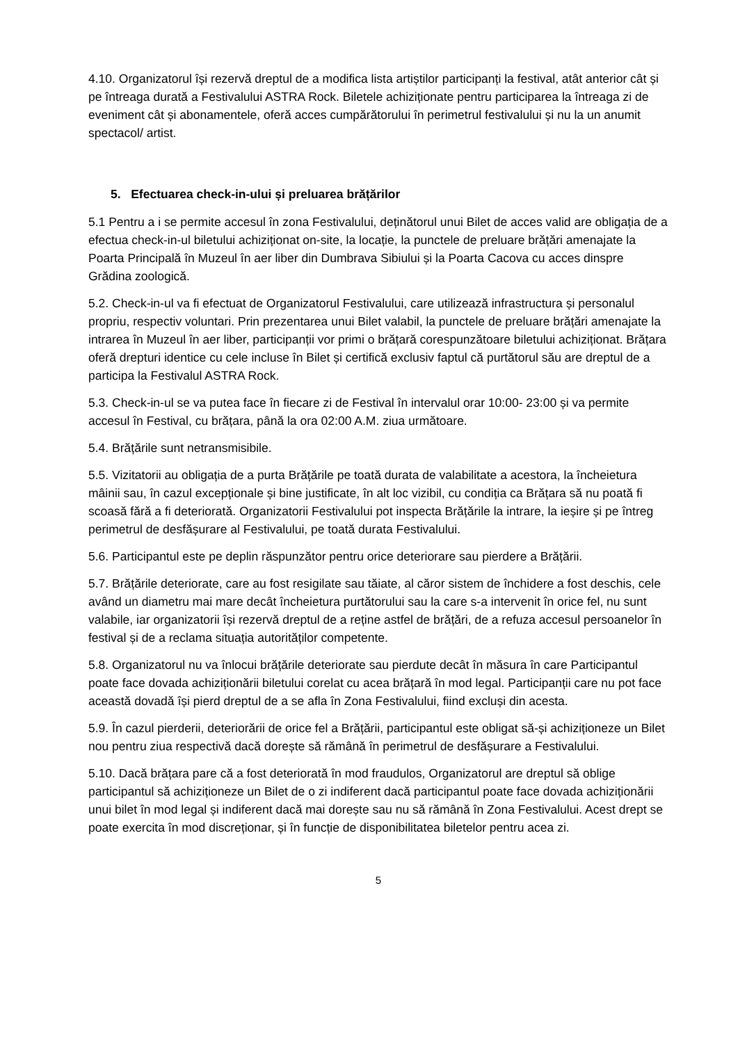4.10. Organizatorul își rezervă dreptul de a modifica lista artiștilor participanți la festival, atât anterior cât și pe întreaga durată a Festivalului ASTRA Rock. Biletele achiziționate pentru participarea la întreaga zi de eveniment cât și abonamentele, oferă acces cumpărătorului în perimetrul festivalului și nu la un anumit spectacol/ artist.
5. Efectuarea check-in-ului și preluarea brățărilor
5.1 Pentru a i se permite accesul în zona Festivalului, deținătorul unui Bilet de acces valid are obligația de a efectua check-in-ul biletului achiziționat on-site, la locație, la punctele de preluare brățări amenajate la Poarta Principală în Muzeul în aer liber din Dumbrava Sibiului și la Poarta Cacova cu acces dinspre Grădina zoologică.
5.2. Check-in-ul va fi efectuat de Organizatorul Festivalului, care utilizează infrastructura și personalul propriu, respectiv voluntari. Prin prezentarea unui Bilet valabil, la punctele de preluare brățări amenajate la intrarea în Muzeul în aer liber, participanții vor primi o brățară corespunzătoare biletului achiziționat. Brățara oferă drepturi identice cu cele incluse în Bilet și certifică exclusiv faptul că purtătorul său are dreptul de a participa la Festivalul ASTRA Rock.
5.3. Check-in-ul se va putea face în fiecare zi de Festival în intervalul orar 10:00- 23:00 și va permite accesul în Festival, cu brățara, până la ora 02:00 A.M. ziua următoare.
5.4. Brățările sunt netransmisibile.
5.5. Vizitatorii au obligația de a purta Brățările pe toată durata de valabilitate a acestora, la încheietura mâinii sau, în cazul excepționale și bine justificate, în alt loc vizibil, cu condiția ca Brățara să nu poată fi scoasă fără a fi deteriorată. Organizatorii Festivalului pot inspecta Brățările la intrare, la ieșire și pe întreg perimetrul de desfășurare al Festivalului, pe toată durata Festivalului.
5.6. Participantul este pe deplin răspunzător pentru orice deteriorare sau pierdere a Brățării.
5.7. Brățările deteriorate, care au fost resigilate sau tăiate, al căror sistem de închidere a fost deschis, cele având un diametru mai mare decât încheietura purtătorului sau la care s-a intervenit în orice fel, nu sunt valabile, iar organizatorii își rezervă dreptul de a reține astfel de brățări, de a refuza accesul persoanelor în festival și de a reclama situația autorităților competente.
5.8. Organizatorul nu va înlocui brățările deteriorate sau pierdute decât în măsura în care Participantul poate face dovada achiziționării biletului corelat cu acea brățară în mod legal. Participanții care nu pot face această dovadă își pierd dreptul de a se afla în Zona Festivalului, fiind excluși din acesta.
5.9. În cazul pierderii, deteriorării de orice fel a Brățării, participantul este obligat să-și achiziționeze un Bilet nou pentru ziua respectivă dacă dorește să rămână în perimetrul de desfășurare a Festivalului.
5.10. Dacă brățara pare că a fost deteriorată în mod fraudulos, Organizatorul are dreptul să oblige participantul să achiziționeze un Bilet de o zi indiferent dacă participantul poate face dovada achiziționării unui bilet în mod legal și indiferent dacă mai dorește sau nu să rămână în Zona Festivalului. Acest drept se poate exercita în mod discreționar, și în funcție de disponibilitatea biletelor pentru acea zi.
5